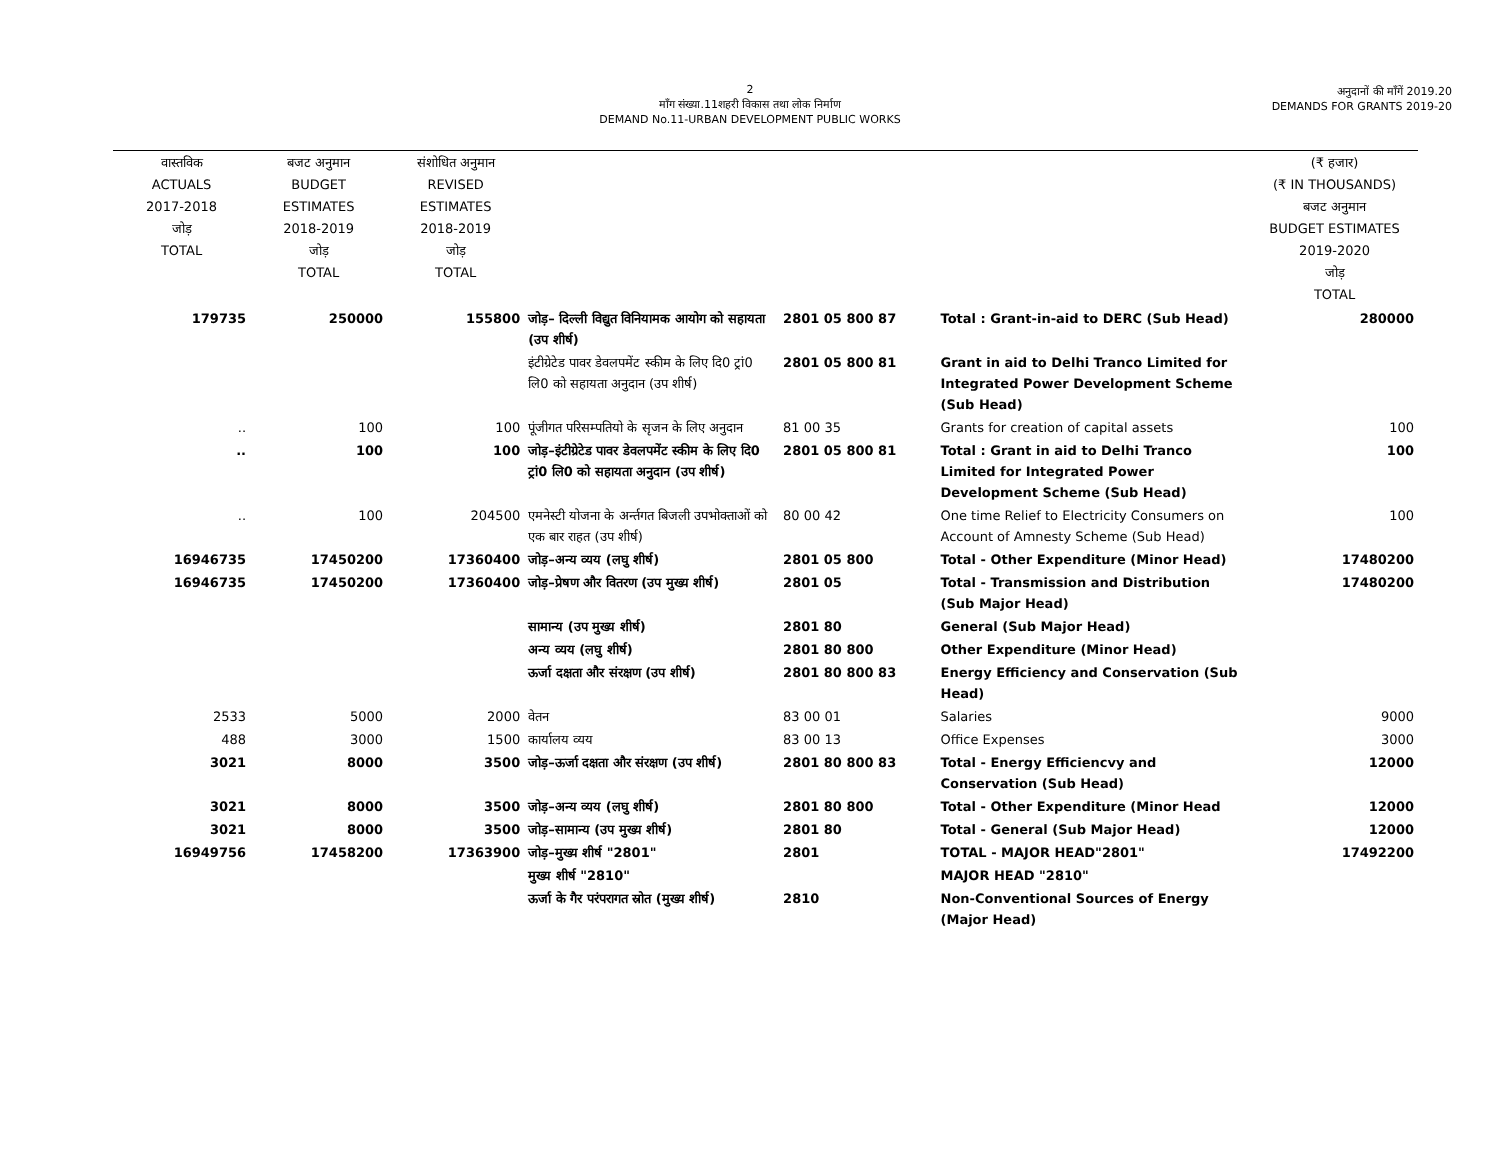2
माँग संख्या.11शहरी विकास तथा लोक निर्माण
DEMAND No.11-URBAN DEVELOPMENT PUBLIC WORKS
अनुदानों की माँगें 2019.20
DEMANDS FOR GRANTS 2019-20
| वास्तविक ACTUALS 2017-2018 जोड़ TOTAL | बजट अनुमान BUDGET ESTIMATES 2018-2019 जोड़ TOTAL | संशोधित अनुमान REVISED ESTIMATES 2018-2019 जोड़ TOTAL | | | | (₹ हजार) (₹ IN THOUSANDS) बजट अनुमान BUDGET ESTIMATES 2019-2020 जोड़ TOTAL |
| 179735 | 250000 | 155800 | जोड़– दिल्ली विद्युत विनियामक आयोग को सहायता (उप शीर्ष) | 2801 05 800 87 | Total : Grant-in-aid to DERC (Sub Head) | 280000 |
| | | | इंटीग्रेटेड पावर डेवलपमेंट स्कीम के लिए दि0 ट्रां0 लि0 को सहायता अनुदान (उप शीर्ष) | 2801 05 800 81 | Grant in aid to Delhi Tranco Limited for Integrated Power Development Scheme (Sub Head) | |
| .. | 100 | 100 | पूंजीगत परिसम्पतियो के सृजन के लिए अनुदान | 81 00 35 | Grants for creation of capital assets | 100 |
| .. | 100 | 100 | जोड़–इंटीग्रेटेड पावर डेवलपमेंट स्कीम के लिए दि0 ट्रां0 लि0 को सहायता अनुदान (उप शीर्ष) | 2801 05 800 81 | Total : Grant in aid to Delhi Tranco Limited for Integrated Power Development Scheme (Sub Head) | 100 |
| .. | 100 | 204500 | एमनेस्टी योजना के अर्न्तगत बिजली उपभोक्ताओं को एक बार राहत (उप शीर्ष) | 80 00 42 | One time Relief to Electricity Consumers on Account of Amnesty Scheme (Sub Head) | 100 |
| 16946735 | 17450200 | 17360400 | जोड़–अन्य व्यय (लघु शीर्ष) | 2801 05 800 | Total - Other Expenditure (Minor Head) | 17480200 |
| 16946735 | 17450200 | 17360400 | जोड़–प्रेषण और वितरण (उप मुख्य शीर्ष) | 2801 05 | Total - Transmission and Distribution (Sub Major Head) | 17480200 |
| | | | सामान्य (उप मुख्य शीर्ष) | 2801 80 | General (Sub Major Head) | |
| | | | अन्य व्यय (लघु शीर्ष) | 2801 80 800 | Other Expenditure (Minor Head) | |
| | | | ऊर्जा दक्षता और संरक्षण (उप शीर्ष) | 2801 80 800 83 | Energy Efficiency and Conservation (Sub Head) | |
| 2533 | 5000 | 2000 | वेतन | 83 00 01 | Salaries | 9000 |
| 488 | 3000 | 1500 | कार्यालय व्यय | 83 00 13 | Office Expenses | 3000 |
| 3021 | 8000 | 3500 | जोड़–ऊर्जा दक्षता और संरक्षण (उप शीर्ष) | 2801 80 800 83 | Total - Energy Efficiencvy and Conservation (Sub Head) | 12000 |
| 3021 | 8000 | 3500 | जोड़–अन्य व्यय (लघु शीर्ष) | 2801 80 800 | Total - Other Expenditure (Minor Head | 12000 |
| 3021 | 8000 | 3500 | जोड़–सामान्य (उप मुख्य शीर्ष) | 2801 80 | Total - General (Sub Major Head) | 12000 |
| 16949756 | 17458200 | 17363900 | जोड़–मुख्य शीर्ष "2801" | 2801 | TOTAL - MAJOR HEAD"2801" | 17492200 |
| | | | मुख्य शीर्ष "2810" | | MAJOR HEAD "2810" | |
| | | | ऊर्जा के गैर परंपरागत स्रोत (मुख्य शीर्ष) | 2810 | Non-Conventional Sources of Energy (Major Head) | |